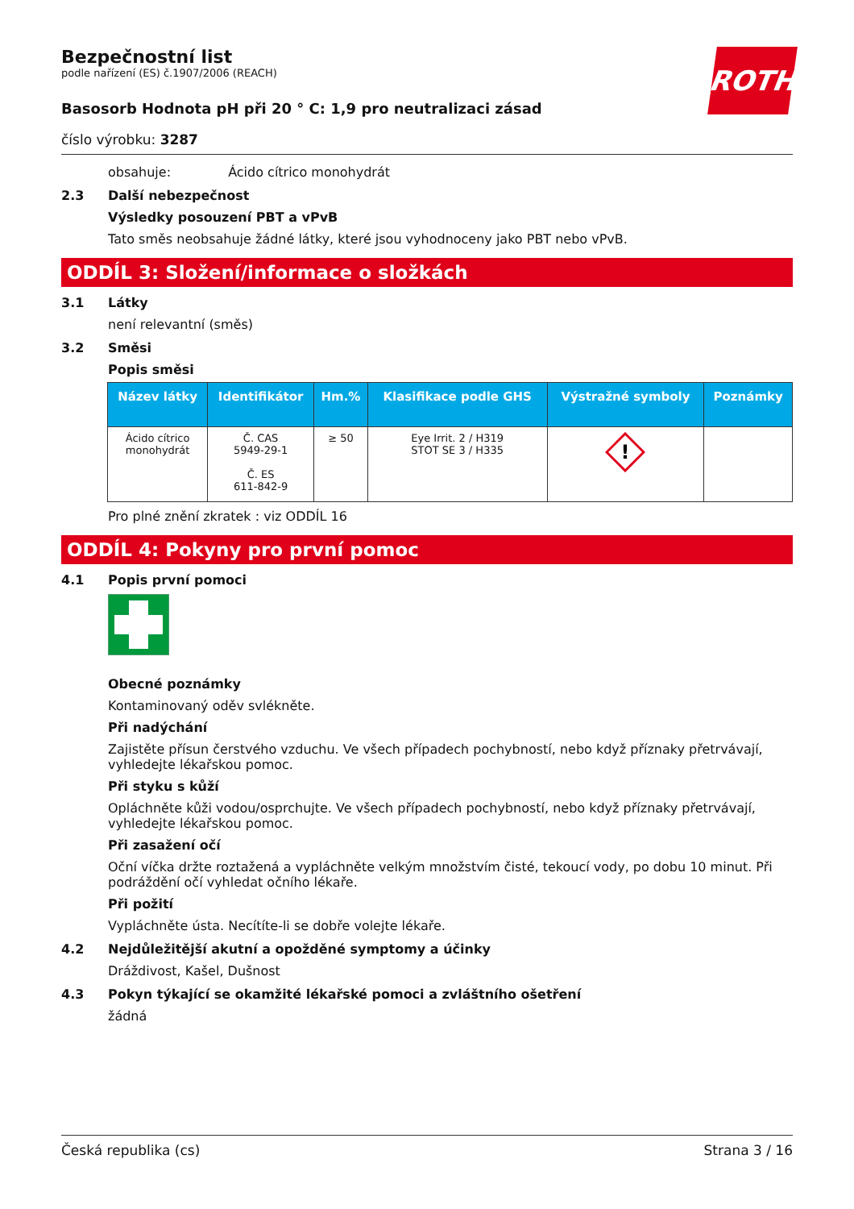ROTH
Bezpečnostní list
podle nařízení (ES) č.1907/2006 (REACH)
Basosorb Hodnota pH při 20 ° C: 1,9 pro neutralizaci zásad
číslo výrobku: 3287
obsahuje: Ácido cítrico monohydrát
2.3 Další nebezpečnost
Výsledky posouzení PBT a vPvB
Tato směs neobsahuje žádné látky, které jsou vyhodnoceny jako PBT nebo vPvB.
ODDÍL 3: Složení/informace o složkách
3.1 Látky
není relevantní (směs)
3.2 Směsi
Popis směsi
| Název látky | Identifikátor | Hm.% | Klasifikace podle GHS | Výstražné symboly | Poznámky |
| --- | --- | --- | --- | --- | --- |
| Ácido cítrico monohydrát | Č. CAS 5949-29-1 Č. ES 611-842-9 | ≥ 50 | Eye Irrit. 2 / H319 STOT SE 3 / H335 | ! | |
Pro plné znění zkratek : viz ODDÍL 16
ODDÍL 4: Pokyny pro první pomoc
4.1 Popis první pomoci
Obecné poznámky
Kontaminovaný oděv svlékněte.
Při nadýchání
Zajistěte přísun čerstvého vzduchu. Ve všech případech pochybností, nebo když příznaky přetrvávají, vyhledejte lékařskou pomoc.
Při styku s kůží
Opláchněte kůži vodou/osprchujte. Ve všech případech pochybností, nebo když příznaky přetrvávají, vyhledejte lékařskou pomoc.
Při zasažení očí
Oční víčka držte roztažená a vypláchněte velkým množstvím čisté, tekoucí vody, po dobu 10 minut. Při podráždění očí vyhledat očního lékaře.
Při požití
Vypláchněte ústa. Necítíte-li se dobře volejte lékaře.
4.2 Nejdůležitější akutní a opožděné symptomy a účinky
Dráždivost, Kašel, Dušnost
4.3 Pokyn týkající se okamžité lékařské pomoci a zvláštního ošetření
žádná
Česká republika (cs) Strana 3 / 16